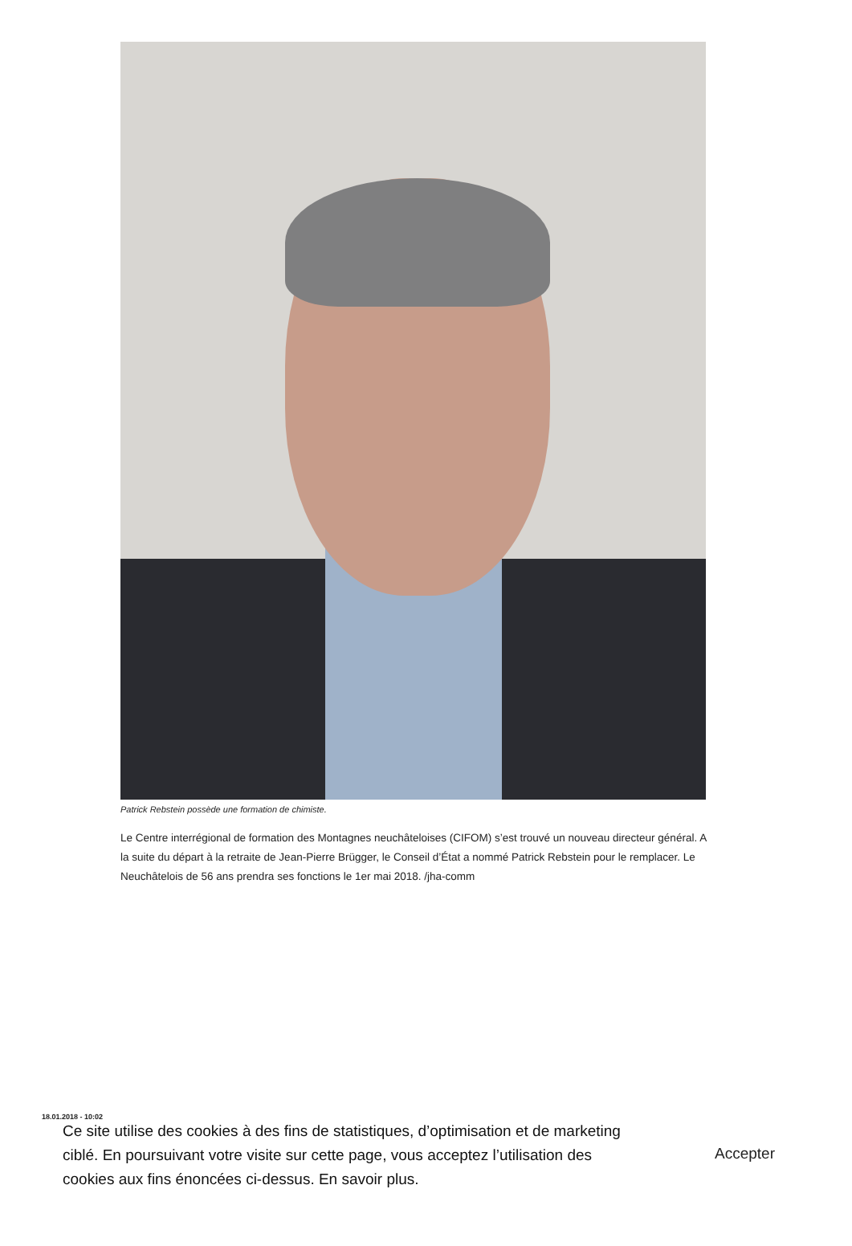Patrick Rebstein possède une formation de chimiste.
Le Centre interrégional de formation des Montagnes neuchâteloises (CIFOM) s’est trouvé un nouveau directeur général. A la suite du départ à la retraite de Jean-Pierre Brügger, le Conseil d’État a nommé Patrick Rebstein pour le remplacer. Le Neuchâtelois de 56 ans prendra ses fonctions le 1er mai 2018. /jha-comm
18.01.2018 - 10:02
Ce site utilise des cookies à des fins de statistiques, d’optimisation et de marketing ciblé. En poursuivant votre visite sur cette page, vous acceptez l’utilisation des cookies aux fins énoncées ci-dessus. En savoir plus.
Accepter